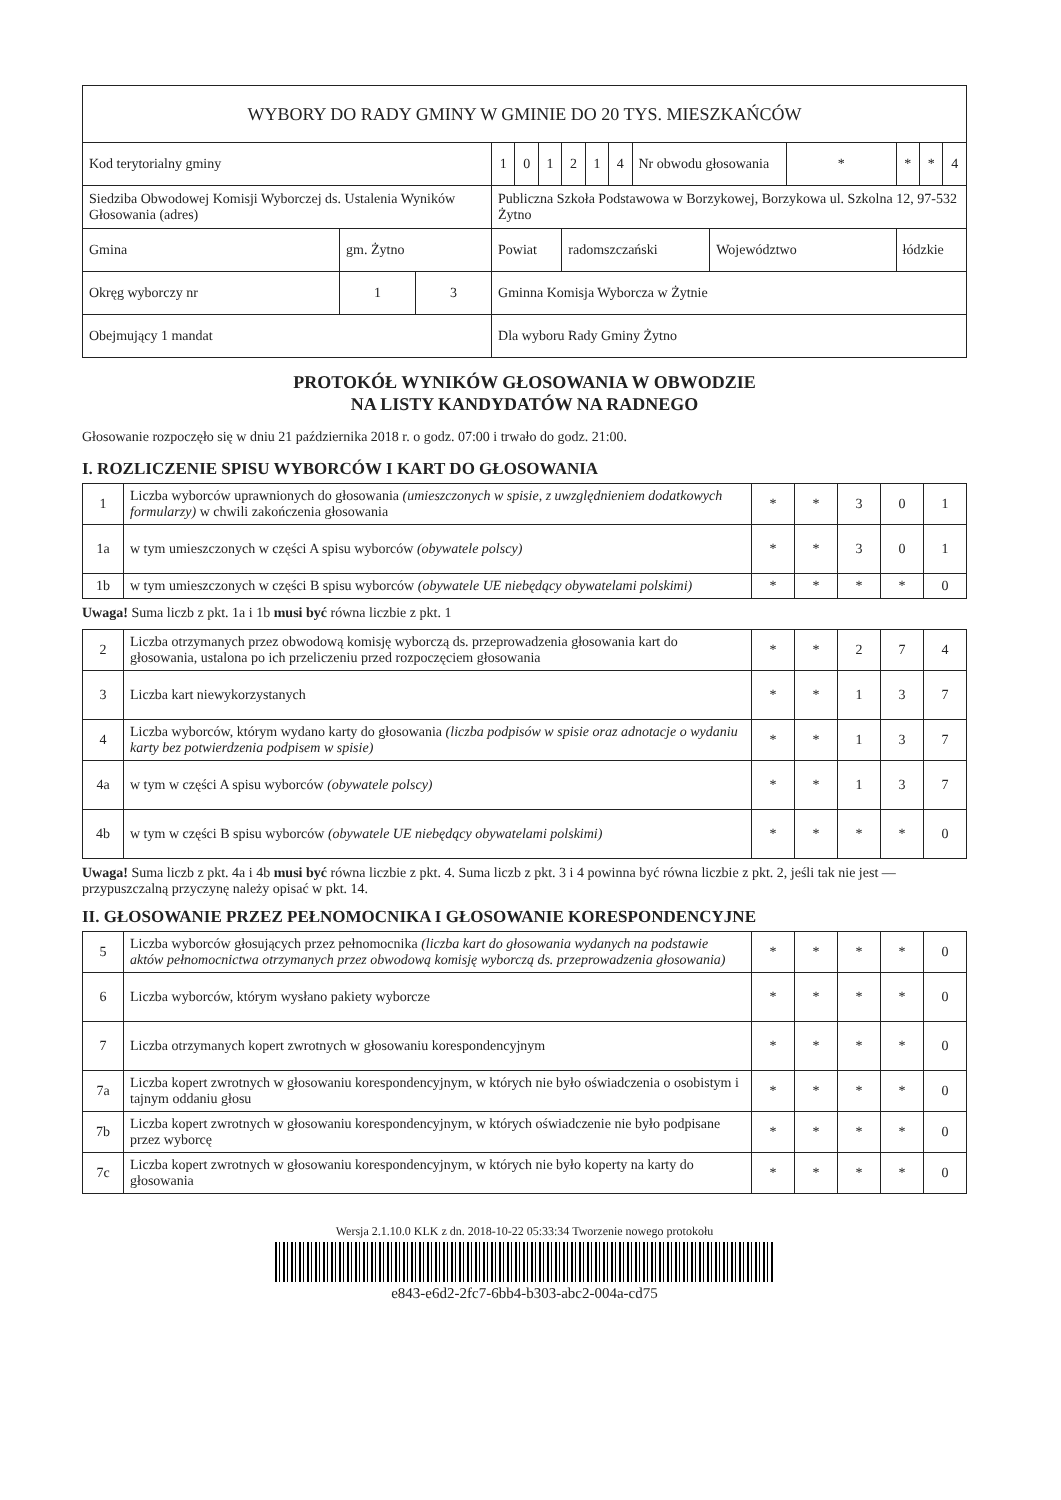| WYBORY DO RADY GMINY W GMINIE DO 20 TYS. MIESZKAŃCÓW | | | | | | | | | | | | | | | |
| Kod terytorialny gminy | | | | 1 | 0 | 1 | 2 | 1 | 4 | Nr obwodu głosowania | | * | * | * | 4 |
| Siedziba Obwodowej Komisji Wyborczej ds. Ustalenia Wyników Głosowania (adres) | | | | Publiczna Szkoła Podstawowa w Borzykowej, Borzykowa ul. Szkolna 12, 97-532 Żytno | | | | | | | | | | | |
| Gmina | gm. Żytno | | | Powiat | | | radomszczański | | | | Województwo | | łódzkie | | |
| Okręg wyborczy nr | | 1 | 3 | Gminna Komisja Wyborcza w Żytnie | | | | | | | | | | | |
| Obejmujący 1 mandat | | | | Dla wyboru Rady Gminy Żytno | | | | | | | | | | | |
PROTOKÓŁ WYNIKÓW GŁOSOWANIA W OBWODZIE
NA LISTY KANDYDATÓW NA RADNEGO
Głosowanie rozpoczęło się w dniu 21 października 2018 r. o godz. 07:00 i trwało do godz. 21:00.
I. ROZLICZENIE SPISU WYBORCÓW I KART DO GŁOSOWANIA
| 1 | Liczba wyborców uprawnionych do głosowania (umieszczonych w spisie, z uwzględnieniem dodatkowych formularzy) w chwili zakończenia głosowania | * | * | 3 | 0 | 1 |
| 1a | w tym umieszczonych w części A spisu wyborców (obywatele polscy) | * | * | 3 | 0 | 1 |
| 1b | w tym umieszczonych w części B spisu wyborców (obywatele UE niebędący obywatelami polskimi) | * | * | * | * | 0 |
Uwaga! Suma liczb z pkt. 1a i 1b musi być równa liczbie z pkt. 1
| 2 | Liczba otrzymanych przez obwodową komisję wyborczą ds. przeprowadzenia głosowania kart do głosowania, ustalona po ich przeliczeniu przed rozpoczęciem głosowania | * | * | 2 | 7 | 4 |
| 3 | Liczba kart niewykorzystanych | * | * | 1 | 3 | 7 |
| 4 | Liczba wyborców, którym wydano karty do głosowania (liczba podpisów w spisie oraz adnotacje o wydaniu karty bez potwierdzenia podpisem w spisie) | * | * | 1 | 3 | 7 |
| 4a | w tym w części A spisu wyborców (obywatele polscy) | * | * | 1 | 3 | 7 |
| 4b | w tym w części B spisu wyborców (obywatele UE niebędący obywatelami polskimi) | * | * | * | * | 0 |
Uwaga! Suma liczb z pkt. 4a i 4b musi być równa liczbie z pkt. 4. Suma liczb z pkt. 3 i 4 powinna być równa liczbie z pkt. 2, jeśli tak nie jest — przypuszczalną przyczynę należy opisać w pkt. 14.
II. GŁOSOWANIE PRZEZ PEŁNOMOCNIKA I GŁOSOWANIE KORESPONDENCYJNE
| 5 | Liczba wyborców głosujących przez pełnomocnika (liczba kart do głosowania wydanych na podstawie aktów pełnomocnictwa otrzymanych przez obwodową komisję wyborczą ds. przeprowadzenia głosowania) | * | * | * | * | 0 |
| 6 | Liczba wyborców, którym wysłano pakiety wyborcze | * | * | * | * | 0 |
| 7 | Liczba otrzymanych kopert zwrotnych w głosowaniu korespondencyjnym | * | * | * | * | 0 |
| 7a | Liczba kopert zwrotnych w głosowaniu korespondencyjnym, w których nie było oświadczenia o osobistym i tajnym oddaniu głosu | * | * | * | * | 0 |
| 7b | Liczba kopert zwrotnych w głosowaniu korespondencyjnym, w których oświadczenie nie było podpisane przez wyborcę | * | * | * | * | 0 |
| 7c | Liczba kopert zwrotnych w głosowaniu korespondencyjnym, w których nie było koperty na karty do głosowania | * | * | * | * | 0 |
Wersja 2.1.10.0 KLK z dn. 2018-10-22 05:33:34 Tworzenie nowego protokołu
e843-e6d2-2fc7-6bb4-b303-abc2-004a-cd75